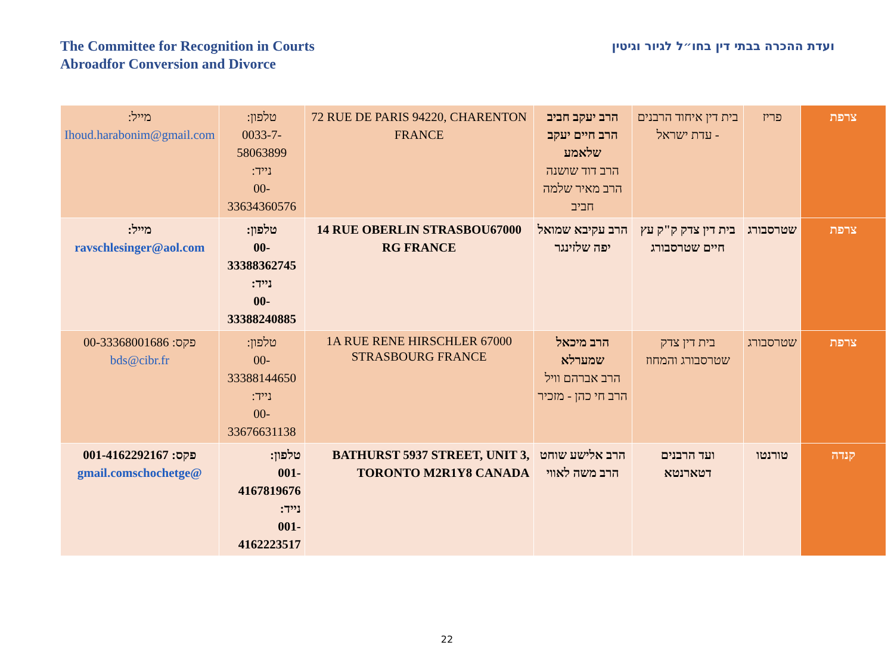The Committee for Recognition in Courts
Abroadfor Conversion and Divorce
ועדת ההכרה בבתי דין בחו״ל לגיור וגיטין
| צרפת | פריז | בית דין איחוד הרבנים - עדת ישראל | הרב יעקב חביב הרב חיים יעקב שלאמע הרב דוד שושנה הרב מאיר שלמה חביב | 72 RUE DE PARIS 94220, CHARENTON FRANCE | טלפון: 0033-7-58063899 נייד: 00-33634360576 | מייל: Ihoud.harabonim@gmail.com |
| צרפת | שטרסבורג | בית דין צדק ק"ק עץ חיים שטרסבורג | הרב עקיבא שמואל יפה שלזינגר | 14 RUE OBERLIN STRASBOU67000 RG FRANCE | טלפון: 00-33388362745 נייד: 00-33388240885 | מייל: ravschlesinger@aol.com |
| צרפת | שטרסבורג | בית דין צדק שטרסבורג והמחוז | הרב מיכאל שמערלא הרב אברהם וויל הרב חי כהן - מזכיר | 1A RUE RENE HIRSCHLER 67000 STRASBOURG FRANCE | טלפון: 00-33388144650 נייד: 00-33676631138 | פקס: 00-33368001686 bds@cibr.fr |
| קנדה | טורנטו | ועד הרבנים דטארנטא | הרב אלישע שוחט הרב משה לאווי | BATHURST 5937 STREET, UNIT 3, TORONTO M2R1Y8 CANADA | טלפון: 001-4167819676 נייד: 001-4162223517 | פקס: 001-4162292167 @gmail.comschochetge |
22